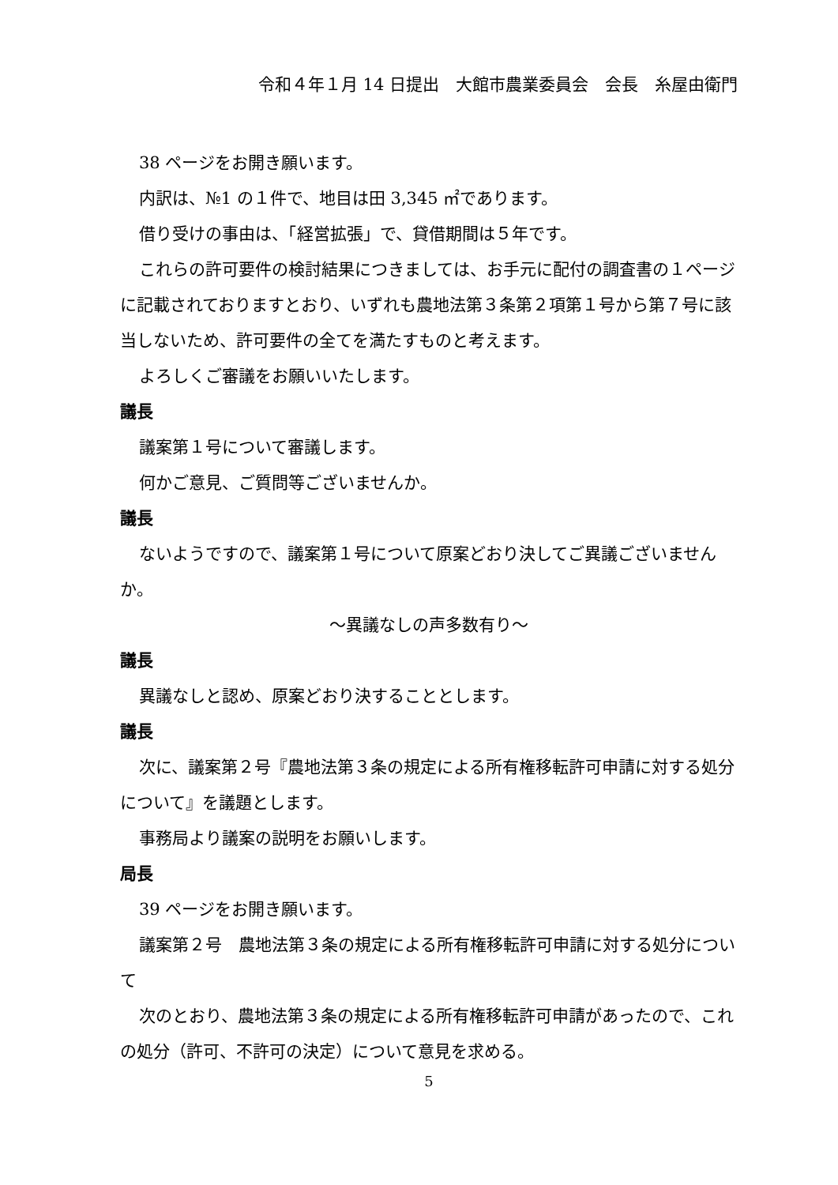令和４年１月 14 日提出　大館市農業委員会　会長　糸屋由衛門
38 ページをお開き願います。
内訳は、№1 の１件で、地目は田 3,345 ㎡であります。
借り受けの事由は、「経営拡張」で、貸借期間は５年です。
これらの許可要件の検討結果につきましては、お手元に配付の調査書の１ページに記載されておりますとおり、いずれも農地法第３条第２項第１号から第７号に該当しないため、許可要件の全てを満たすものと考えます。
よろしくご審議をお願いいたします。
議長
議案第１号について審議します。
何かご意見、ご質問等ございませんか。
議長
ないようですので、議案第１号について原案どおり決してご異議ございませんか。
～異議なしの声多数有り～
議長
異議なしと認め、原案どおり決することとします。
議長
次に、議案第２号『農地法第３条の規定による所有権移転許可申請に対する処分について』を議題とします。
事務局より議案の説明をお願いします。
局長
39 ページをお開き願います。
議案第２号　農地法第３条の規定による所有権移転許可申請に対する処分について
次のとおり、農地法第３条の規定による所有権移転許可申請があったので、これの処分（許可、不許可の決定）について意見を求める。
5